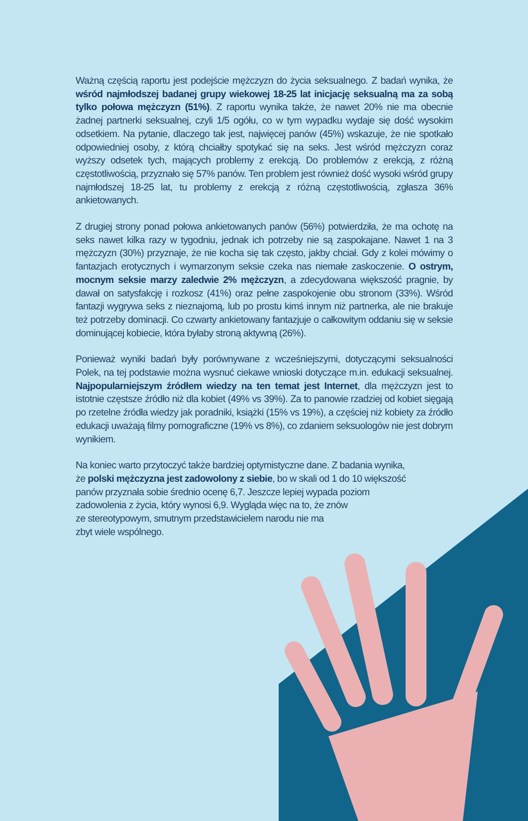Ważną częścią raportu jest podejście mężczyzn do życia seksualnego. Z badań wynika, że wśród najmłodszej badanej grupy wiekowej 18-25 lat inicjację seksualną ma za sobą tylko połowa mężczyzn (51%). Z raportu wynika także, że nawet 20% nie ma obecnie żadnej partnerki seksualnej, czyli 1/5 ogółu, co w tym wypadku wydaje się dość wysokim odsetkiem. Na pytanie, dlaczego tak jest, najwięcej panów (45%) wskazuje, że nie spotkało odpowiedniej osoby, z którą chciałby spotykać się na seks. Jest wśród mężczyzn coraz wyższy odsetek tych, mających problemy z erekcją. Do problemów z erekcją, z różną częstotliwością, przyznało się 57% panów. Ten problem jest również dość wysoki wśród grupy najmłodszej 18-25 lat, tu problemy z erekcją z różną częstotliwością, zgłasza 36% ankietowanych.
Z drugiej strony ponad połowa ankietowanych panów (56%) potwierdziła, że ma ochotę na seks nawet kilka razy w tygodniu, jednak ich potrzeby nie są zaspokajane. Nawet 1 na 3 mężczyzn (30%) przyznaje, że nie kocha się tak często, jakby chciał. Gdy z kolei mówimy o fantazjach erotycznych i wymarzonym seksie czeka nas niemałe zaskoczenie. O ostrym, mocnym seksie marzy zaledwie 2% mężczyzn, a zdecydowana większość pragnie, by dawał on satysfakcję i rozkosz (41%) oraz pełne zaspokojenie obu stronom (33%). Wśród fantazji wygrywa seks z nieznajomą, lub po prostu kimś innym niż partnerka, ale nie brakuje też potrzeby dominacji. Co czwarty ankietowany fantazjuje o całkowitym oddaniu się w seksie dominującej kobiecie, która byłaby stroną aktywną (26%).
Ponieważ wyniki badań były porównywane z wcześniejszymi, dotyczącymi seksualności Polek, na tej podstawie można wysnuć ciekawe wnioski dotyczące m.in. edukacji seksualnej. Najpopularniejszym źródłem wiedzy na ten temat jest Internet, dla mężczyzn jest to istotnie częstsze źródło niż dla kobiet (49% vs 39%). Za to panowie rzadziej od kobiet sięgają po rzetelne źródła wiedzy jak poradniki, książki (15% vs 19%), a częściej niż kobiety za źródło edukacji uważają filmy pornograficzne (19% vs 8%), co zdaniem seksuologów nie jest dobrym wynikiem.
Na koniec warto przytoczyć także bardziej optymistyczne dane. Z badania wynika,
że polski mężczyzna jest zadowolony z siebie, bo w skali od 1 do 10 większość
panów przyznała sobie średnio ocenę 6,7. Jeszcze lepiej wypada poziom
zadowolenia z życia, który wynosi 6,9. Wygląda więc na to, że znów
ze stereotypowym, smutnym przedstawicielem narodu nie ma
zbyt wiele wspólnego.